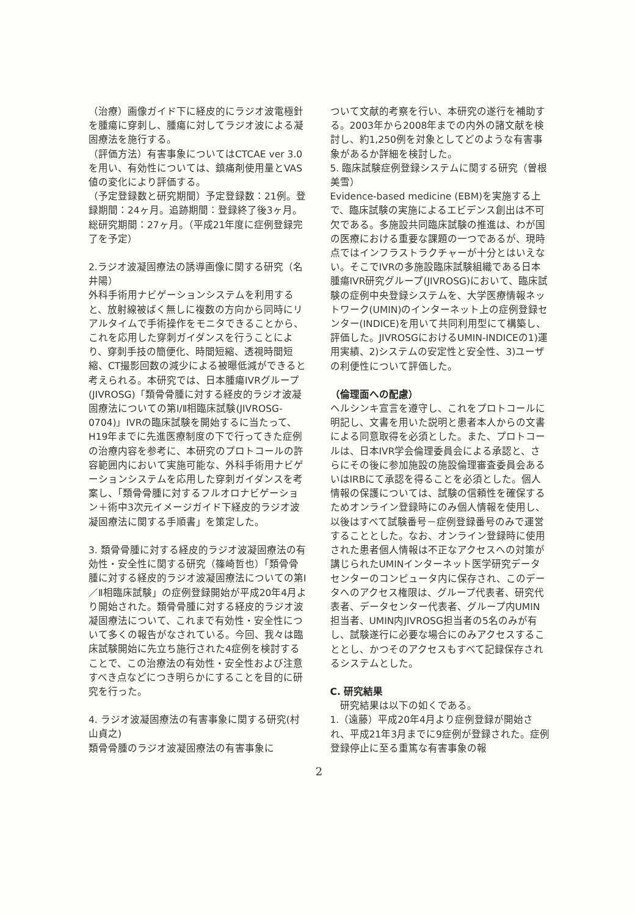（治療）画像ガイド下に経皮的にラジオ波電極針を腫瘍に穿刺し、腫瘍に対してラジオ波による凝固療法を施行する。
（評価方法）有害事象についてはCTCAE ver 3.0を用い、有効性については、鎮痛剤使用量とVAS値の変化により評価する。
（予定登録数と研究期間）予定登録数：21例。登録期間：24ヶ月。追跡期間：登録終了後3ヶ月。総研究期間：27ヶ月。（平成21年度に症例登録完了を予定）
2.ラジオ波凝固療法の誘導画像に関する研究（名井陽）
外科手術用ナビゲーションシステムを利用すると、放射線被ばく無しに複数の方向から同時にリアルタイムで手術操作をモニタできることから、これを応用した穿刺ガイダンスを行うことにより、穿刺手技の簡便化、時間短縮、透視時間短縮、CT撮影回数の減少による被曝低減ができると考えられる。本研究では、日本腫瘍IVRグループ(JIVROSG)「類骨骨腫に対する経皮的ラジオ波凝固療法についての第Ⅰ/Ⅱ相臨床試験(JIVROSG-0704)」IVRの臨床試験を開始するに当たって、H19年までに先進医療制度の下で行ってきた症例の治療内容を参考に、本研究のプロトコールの許容範囲内において実施可能な、外科手術用ナビゲーションシステムを応用した穿刺ガイダンスを考案し、「類骨骨腫に対するフルオロナビゲーション＋術中3次元イメージガイド下経皮的ラジオ波凝固療法に関する手順書」を策定した。
3. 類骨骨腫に対する経皮的ラジオ波凝固療法の有効性・安全性に関する研究（篠崎哲也）「類骨骨腫に対する経皮的ラジオ波凝固療法についての第Ⅰ／Ⅱ相臨床試験」の症例登録開始が平成20年4月より開始された。類骨骨腫に対する経皮的ラジオ波凝固療法について、これまで有効性・安全性について多くの報告がなされている。今回、我々は臨床試験開始に先立ち施行された4症例を検討することで、この治療法の有効性・安全性および注意すべき点などにつき明らかにすることを目的に研究を行った。
4. ラジオ波凝固療法の有害事象に関する研究(村山貞之)
類骨骨腫のラジオ波凝固療法の有害事象に
ついて文献的考察を行い、本研究の遂行を補助する。2003年から2008年までの内外の諸文献を検討し、約1,250例を対象としてどのような有害事象があるか詳細を検討した。
5. 臨床試験症例登録システムに関する研究（曽根美雪）
Evidence-based medicine (EBM)を実施する上で、臨床試験の実施によるエビデンス創出は不可欠である。多施設共同臨床試験の推進は、わが国の医療における重要な課題の一つであるが、現時点ではインフラストラクチャーが十分とはいえない。そこでIVRの多施設臨床試験組織である日本腫瘍IVR研究グループ(JIVROSG)において、臨床試験の症例中央登録システムを、大学医療情報ネットワーク(UMIN)のインターネット上の症例登録センター(INDICE)を用いて共同利用型にて構築し、評価した。JIVROSGにおけるUMIN-INDICEの1)運用実績、2)システムの安定性と安全性、3)ユーザの利便性について評価した。
（倫理面への配慮）
ヘルシンキ宣言を遵守し、これをプロトコールに明記し、文書を用いた説明と患者本人からの文書による同意取得を必須とした。また、プロトコールは、日本IVR学会倫理委員会による承認と、さらにその後に参加施設の施設倫理審査委員会あるいはIRBにて承認を得ることを必須とした。個人情報の保護については、試験の信頼性を確保するためオンライン登録時にのみ個人情報を使用し、以後はすべて試験番号－症例登録番号のみで運営することとした。なお、オンライン登録時に使用された患者個人情報は不正なアクセスへの対策が講じられたUMINインターネット医学研究データセンターのコンピュータ内に保存され、このデータへのアクセス権限は、グループ代表者、研究代表者、データセンター代表者、グループ内UMIN担当者、UMIN内JIVROSG担当者の5名のみが有し、試験遂行に必要な場合にのみアクセスすることとし、かつそのアクセスもすべて記録保存されるシステムとした。
C. 研究結果
　研究結果は以下の如くである。
1.（遠藤）平成20年4月より症例登録が開始され、平成21年3月までに9症例が登録された。症例登録停止に至る重篤な有害事象の報
2